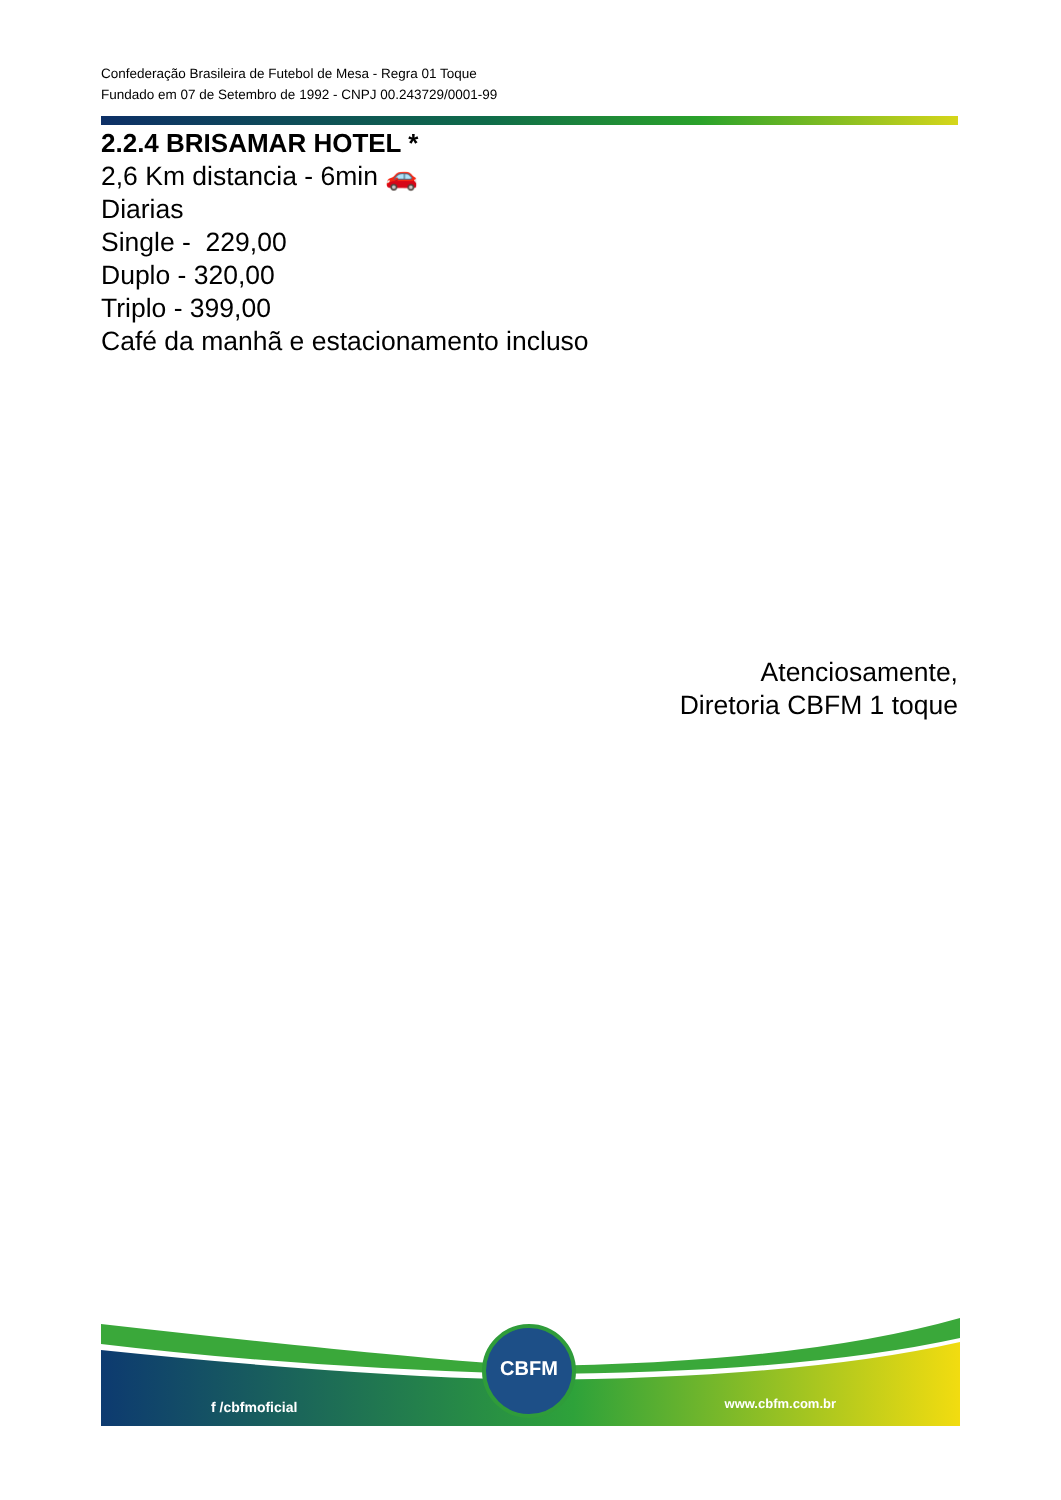Confederação Brasileira de Futebol de Mesa - Regra 01 Toque
Fundado em 07 de Setembro de 1992 - CNPJ 00.243729/0001-99
2.2.4 BRISAMAR HOTEL *
2,6 Km distancia - 6min 🚗
Diarias
Single - 229,00
Duplo - 320,00
Triplo - 399,00
Café da manhã e estacionamento incluso
Atenciosamente,
Diretoria CBFM 1 toque
f /cbfmoficial
CBFM
www.cbfm.com.br